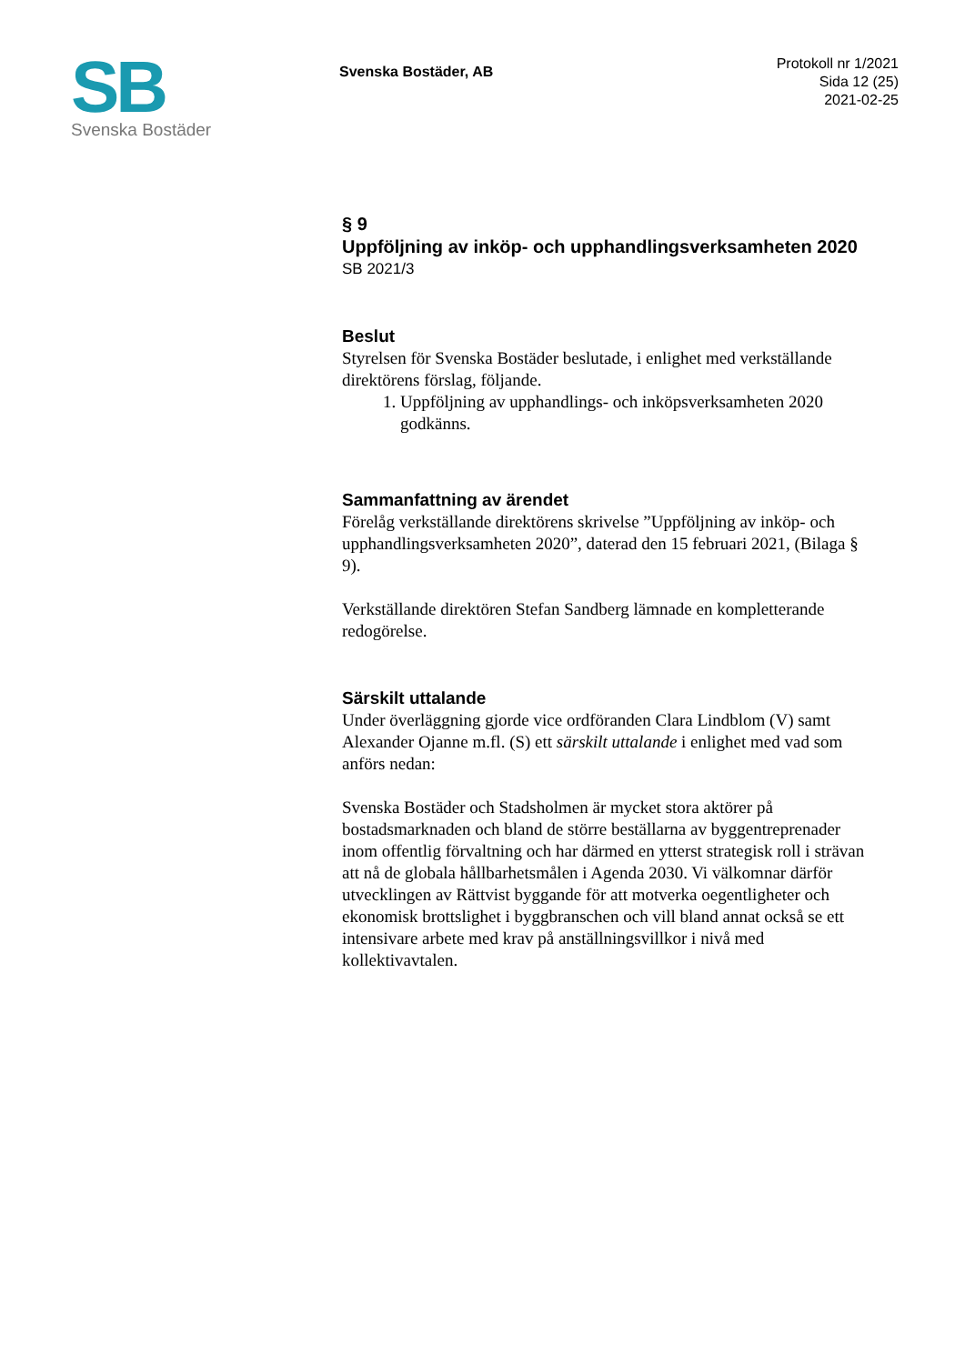SB
Svenska Bostäder
Svenska Bostäder, AB
Protokoll nr 1/2021
Sida 12 (25)
2021-02-25
§ 9
Uppföljning av inköp- och upphandlingsverksamheten 2020
SB 2021/3
Beslut
Styrelsen för Svenska Bostäder beslutade, i enlighet med verkställande direktörens förslag, följande.
1. Uppföljning av upphandlings- och inköpsverksamheten 2020 godkänns.
Sammanfattning av ärendet
Förelåg verkställande direktörens skrivelse ”Uppföljning av inköp- och upphandlingsverksamheten 2020”, daterad den 15 februari 2021, (Bilaga § 9).
Verkställande direktören Stefan Sandberg lämnade en kompletterande redogörelse.
Särskilt uttalande
Under överläggning gjorde vice ordföranden Clara Lindblom (V) samt Alexander Ojanne m.fl. (S) ett särskilt uttalande i enlighet med vad som anförs nedan:
Svenska Bostäder och Stadsholmen är mycket stora aktörer på bostadsmarknaden och bland de större beställarna av byggentreprenader inom offentlig förvaltning och har därmed en ytterst strategisk roll i strävan att nå de globala hållbarhetsmålen i Agenda 2030. Vi välkomnar därför utvecklingen av Rättvist byggande för att motverka oegentligheter och ekonomisk brottslighet i byggbranschen och vill bland annat också se ett intensivare arbete med krav på anställningsvillkor i nivå med kollektivavtalen.